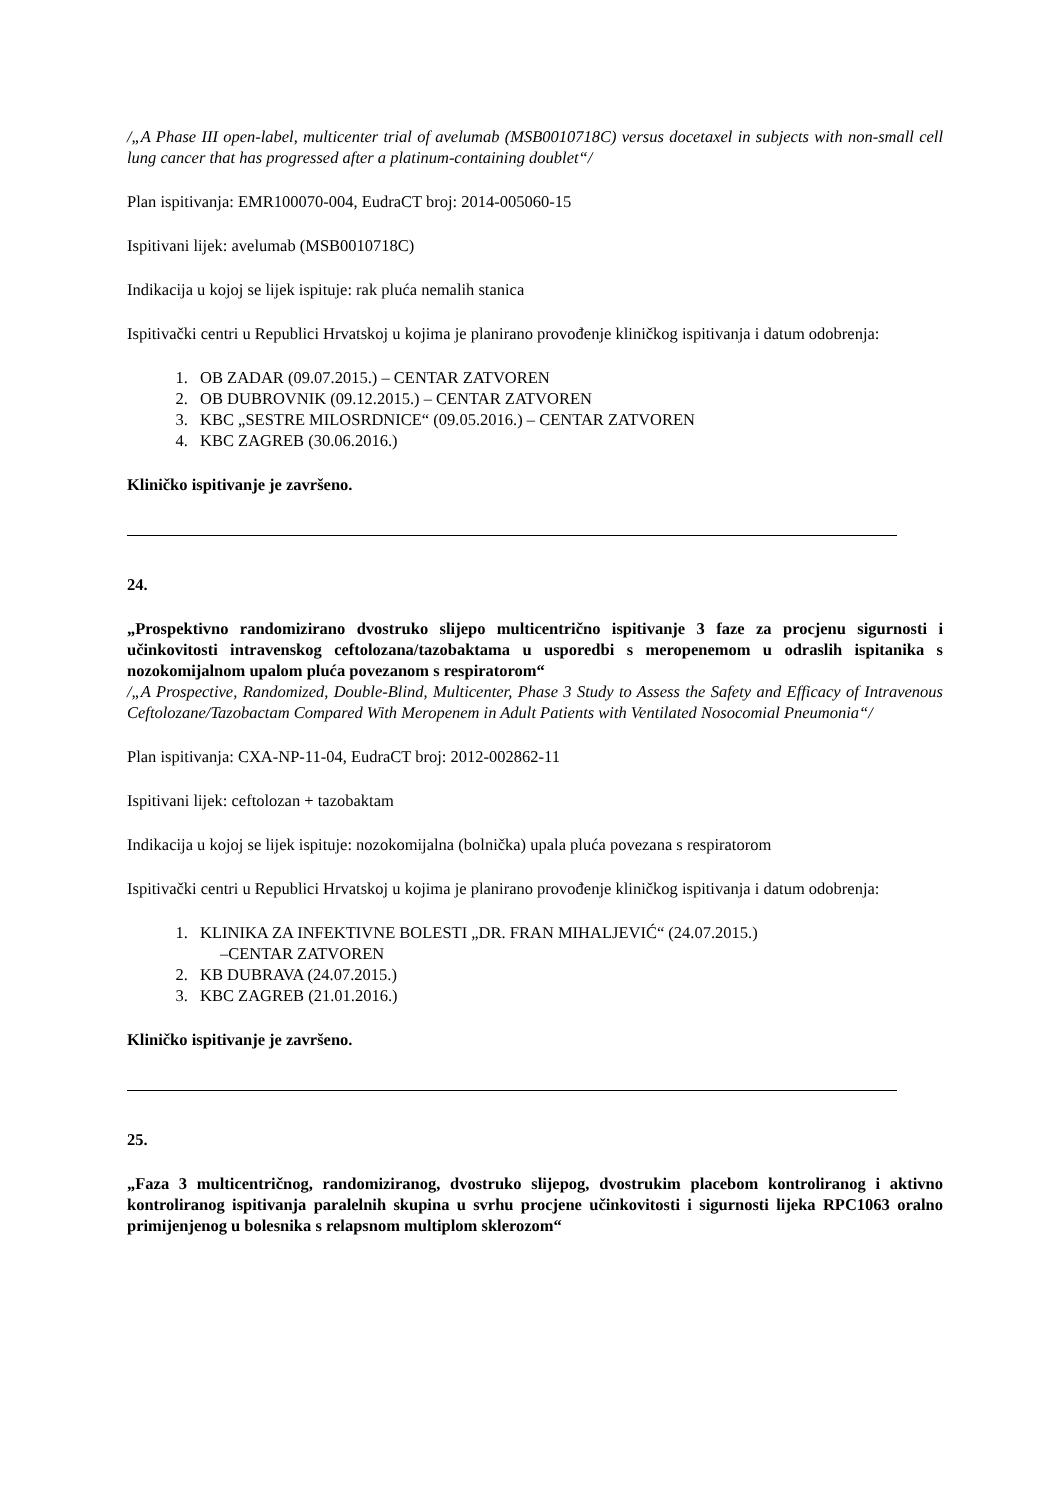/„A Phase III open-label, multicenter trial of avelumab (MSB0010718C) versus docetaxel in subjects with non-small cell lung cancer that has progressed after a platinum-containing doublet“/
Plan ispitivanja: EMR100070-004, EudraCT broj: 2014-005060-15
Ispitivani lijek: avelumab (MSB0010718C)
Indikacija u kojoj se lijek ispituje: rak pluća nemalih stanica
Ispitivački centri u Republici Hrvatskoj u kojima je planirano provođenje kliničkog ispitivanja i datum odobrenja:
1. OB ZADAR (09.07.2015.) – CENTAR ZATVOREN
2. OB DUBROVNIK (09.12.2015.) – CENTAR ZATVOREN
3. KBC „SESTRE MILOSRDNICE“ (09.05.2016.) – CENTAR ZATVOREN
4. KBC ZAGREB (30.06.2016.)
Kliničko ispitivanje je završeno.
24.
„Prospektivno randomizirano dvostruko slijepo multicentrično ispitivanje 3 faze za procjenu sigurnosti i učinkovitosti intravenskog ceftolozana/tazobaktama u usporedbi s meropenemom u odraslih ispitanika s nozokomijalnom upalom pluća povezanom s respiratorom“
/„A Prospective, Randomized, Double-Blind, Multicenter, Phase 3 Study to Assess the Safety and Efficacy of Intravenous Ceftolozane/Tazobactam Compared With Meropenem in Adult Patients with Ventilated Nosocomial Pneumonia“/
Plan ispitivanja: CXA-NP-11-04, EudraCT broj: 2012-002862-11
Ispitivani lijek: ceftolozan + tazobaktam
Indikacija u kojoj se lijek ispituje: nozokomijalna (bolnička) upala pluća povezana s respiratorom
Ispitivački centri u Republici Hrvatskoj u kojima je planirano provođenje kliničkog ispitivanja i datum odobrenja:
1. KLINIKA ZA INFEKTIVNE BOLESTI „DR. FRAN MIHALJEVIĆ“ (24.07.2015.)
–CENTAR ZATVOREN
2. KB DUBRAVA (24.07.2015.)
3. KBC ZAGREB (21.01.2016.)
Kliničko ispitivanje je završeno.
25.
„Faza 3 multicentričnog, randomiziranog, dvostruko slijepog, dvostrukim placebom kontroliranog i aktivno kontroliranog ispitivanja paralelnih skupina u svrhu procjene učinkovitosti i sigurnosti lijeka RPC1063 oralno primijenjenog u bolesnika s relapsnom multiplom sklerozom“